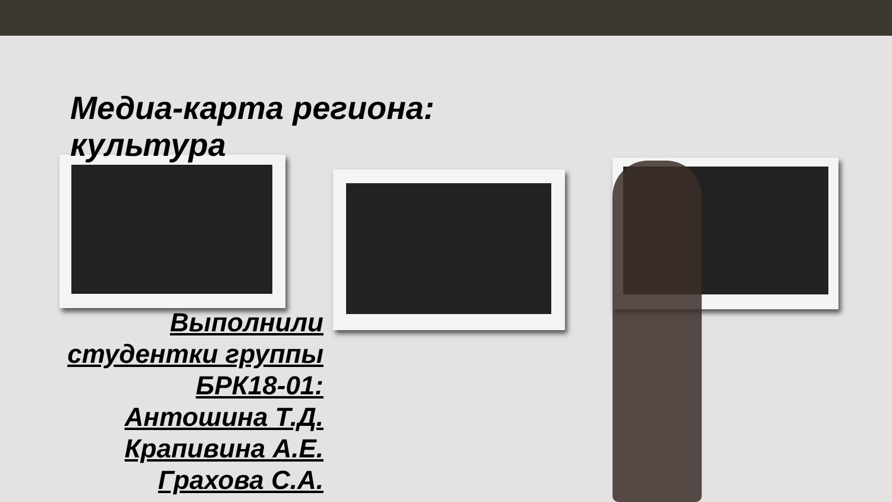Медиа-карта региона:
культура
Выполнили студентки группы БРК18-01:
Антошина Т.Д.
Крапивина А.Е.
Грахова С.А.